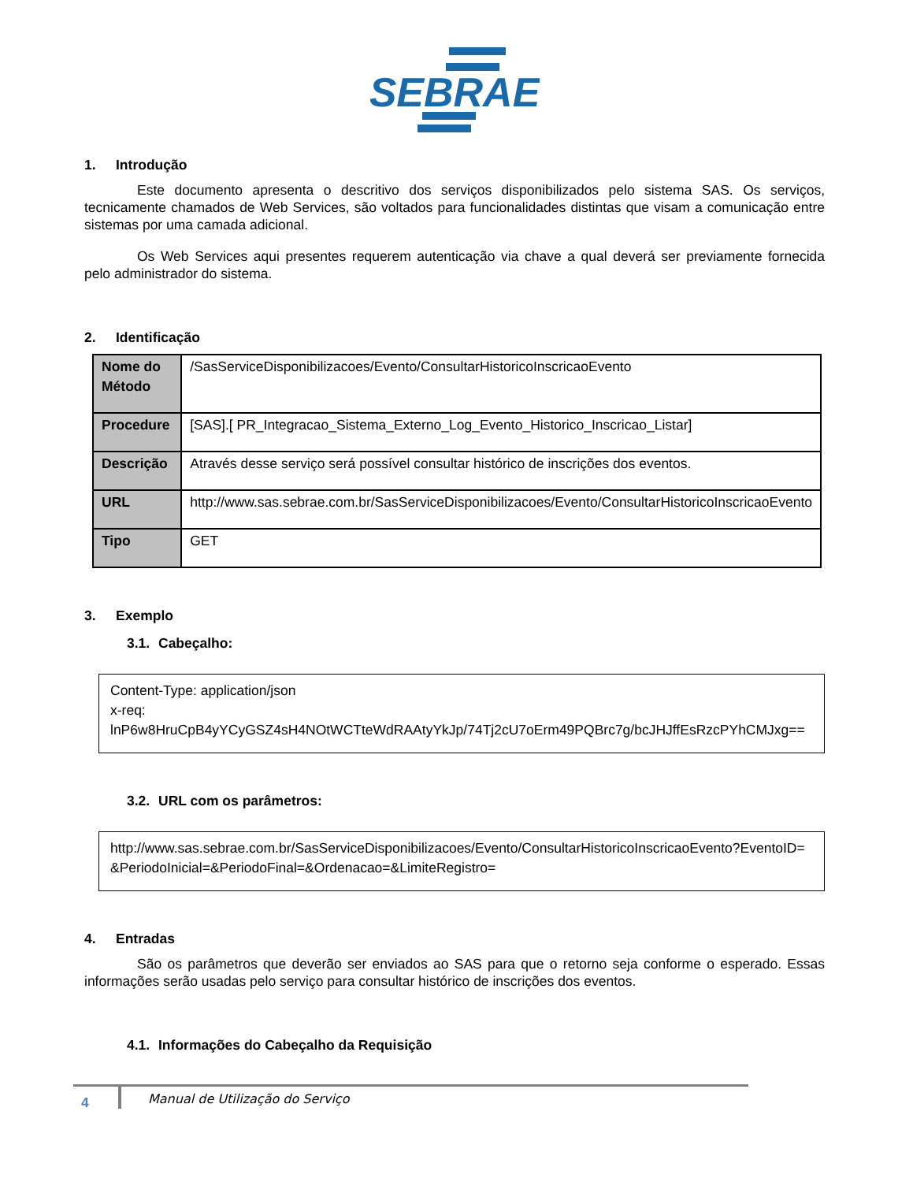SEBRAE
1. Introdução
Este documento apresenta o descritivo dos serviços disponibilizados pelo sistema SAS. Os serviços, tecnicamente chamados de Web Services, são voltados para funcionalidades distintas que visam a comunicação entre sistemas por uma camada adicional.
Os Web Services aqui presentes requerem autenticação via chave a qual deverá ser previamente fornecida pelo administrador do sistema.
2. Identificação
| Nome do Método | /SasServiceDisponibilizacoes/Evento/ConsultarHistoricoInscricaoEvento |
| Procedure | [SAS].[ PR_Integracao_Sistema_Externo_Log_Evento_Historico_Inscricao_Listar] |
| Descrição | Através desse serviço será possível consultar histórico de inscrições dos eventos. |
| URL | http://www.sas.sebrae.com.br/SasServiceDisponibilizacoes/Evento/ConsultarHistoricoInscricaoEvento |
| Tipo | GET |
3. Exemplo
3.1. Cabeçalho:
Content-Type: application/json
x-req:
lnP6w8HruCpB4yYCyGSZ4sH4NOtWCTteWdRAAtyYkJp/74Tj2cU7oErm49PQBrc7g/bcJHJffEsRzcPYhCMJxg==
3.2. URL com os parâmetros:
http://www.sas.sebrae.com.br/SasServiceDisponibilizacoes/Evento/ConsultarHistoricoInscricaoEvento?EventoID= &PeriodoInicial=&PeriodoFinal=&Ordenacao=&LimiteRegistro=
4. Entradas
São os parâmetros que deverão ser enviados ao SAS para que o retorno seja conforme o esperado. Essas informações serão usadas pelo serviço para consultar histórico de inscrições dos eventos.
4.1. Informações do Cabeçalho da Requisição
4
Manual de Utilização do Serviço